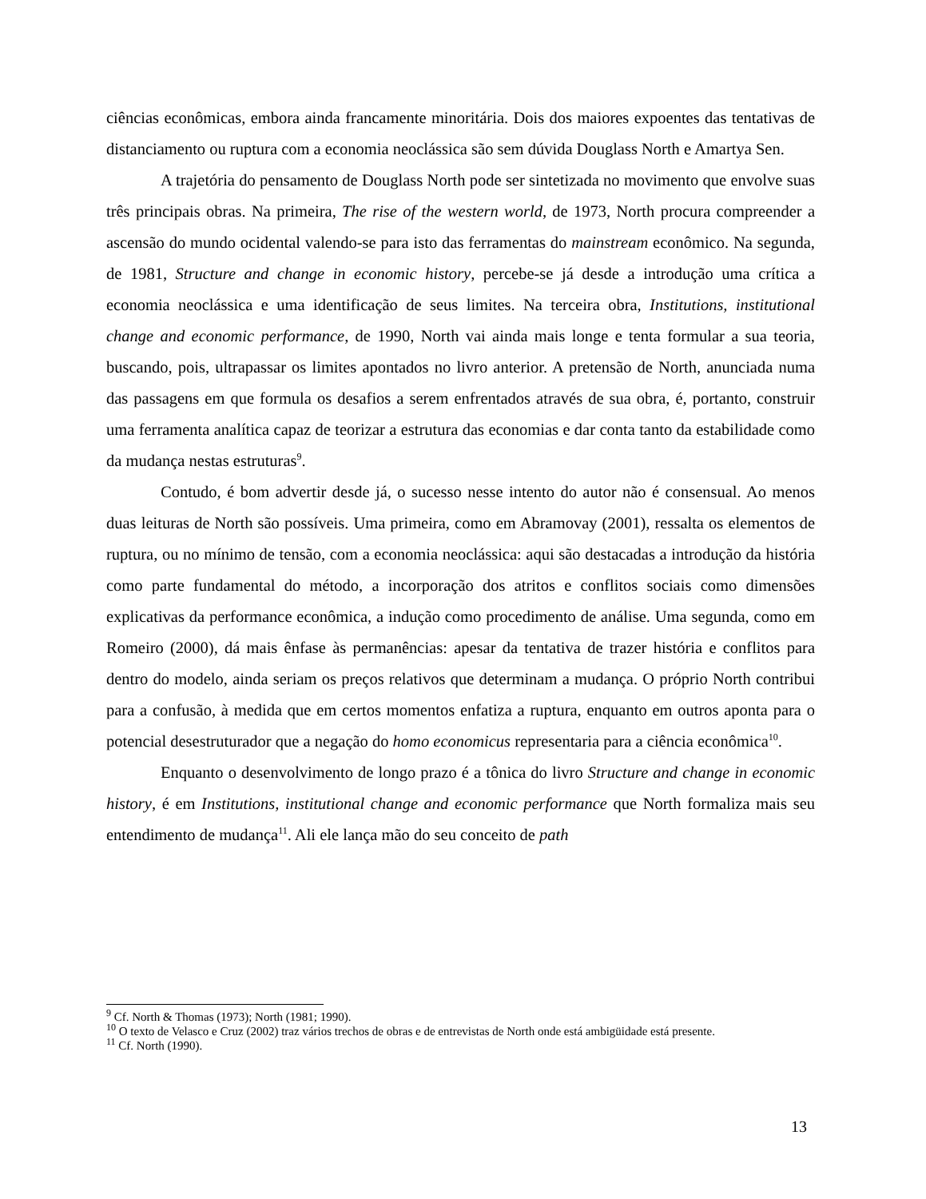ciências econômicas, embora ainda francamente minoritária. Dois dos maiores expoentes das tentativas de distanciamento ou ruptura com a economia neoclássica são sem dúvida Douglass North e Amartya Sen.
A trajetória do pensamento de Douglass North pode ser sintetizada no movimento que envolve suas três principais obras. Na primeira, The rise of the western world, de 1973, North procura compreender a ascensão do mundo ocidental valendo-se para isto das ferramentas do mainstream econômico. Na segunda, de 1981, Structure and change in economic history, percebe-se já desde a introdução uma crítica a economia neoclássica e uma identificação de seus limites. Na terceira obra, Institutions, institutional change and economic performance, de 1990, North vai ainda mais longe e tenta formular a sua teoria, buscando, pois, ultrapassar os limites apontados no livro anterior. A pretensão de North, anunciada numa das passagens em que formula os desafios a serem enfrentados através de sua obra, é, portanto, construir uma ferramenta analítica capaz de teorizar a estrutura das economias e dar conta tanto da estabilidade como da mudança nestas estruturas<sup>9</sup>.
Contudo, é bom advertir desde já, o sucesso nesse intento do autor não é consensual. Ao menos duas leituras de North são possíveis. Uma primeira, como em Abramovay (2001), ressalta os elementos de ruptura, ou no mínimo de tensão, com a economia neoclássica: aqui são destacadas a introdução da história como parte fundamental do método, a incorporação dos atritos e conflitos sociais como dimensões explicativas da performance econômica, a indução como procedimento de análise. Uma segunda, como em Romeiro (2000), dá mais ênfase às permanências: apesar da tentativa de trazer história e conflitos para dentro do modelo, ainda seriam os preços relativos que determinam a mudança. O próprio North contribui para a confusão, à medida que em certos momentos enfatiza a ruptura, enquanto em outros aponta para o potencial desestruturador que a negação do homo economicus representaria para a ciência econômica<sup>10</sup>.
Enquanto o desenvolvimento de longo prazo é a tônica do livro Structure and change in economic history, é em Institutions, institutional change and economic performance que North formaliza mais seu entendimento de mudança<sup>11</sup>. Ali ele lança mão do seu conceito de path
<sup>9</sup> Cf. North & Thomas (1973); North (1981; 1990).
<sup>10</sup> O texto de Velasco e Cruz (2002) traz vários trechos de obras e de entrevistas de North onde está ambigüidade está presente.
<sup>11</sup> Cf. North (1990).
13